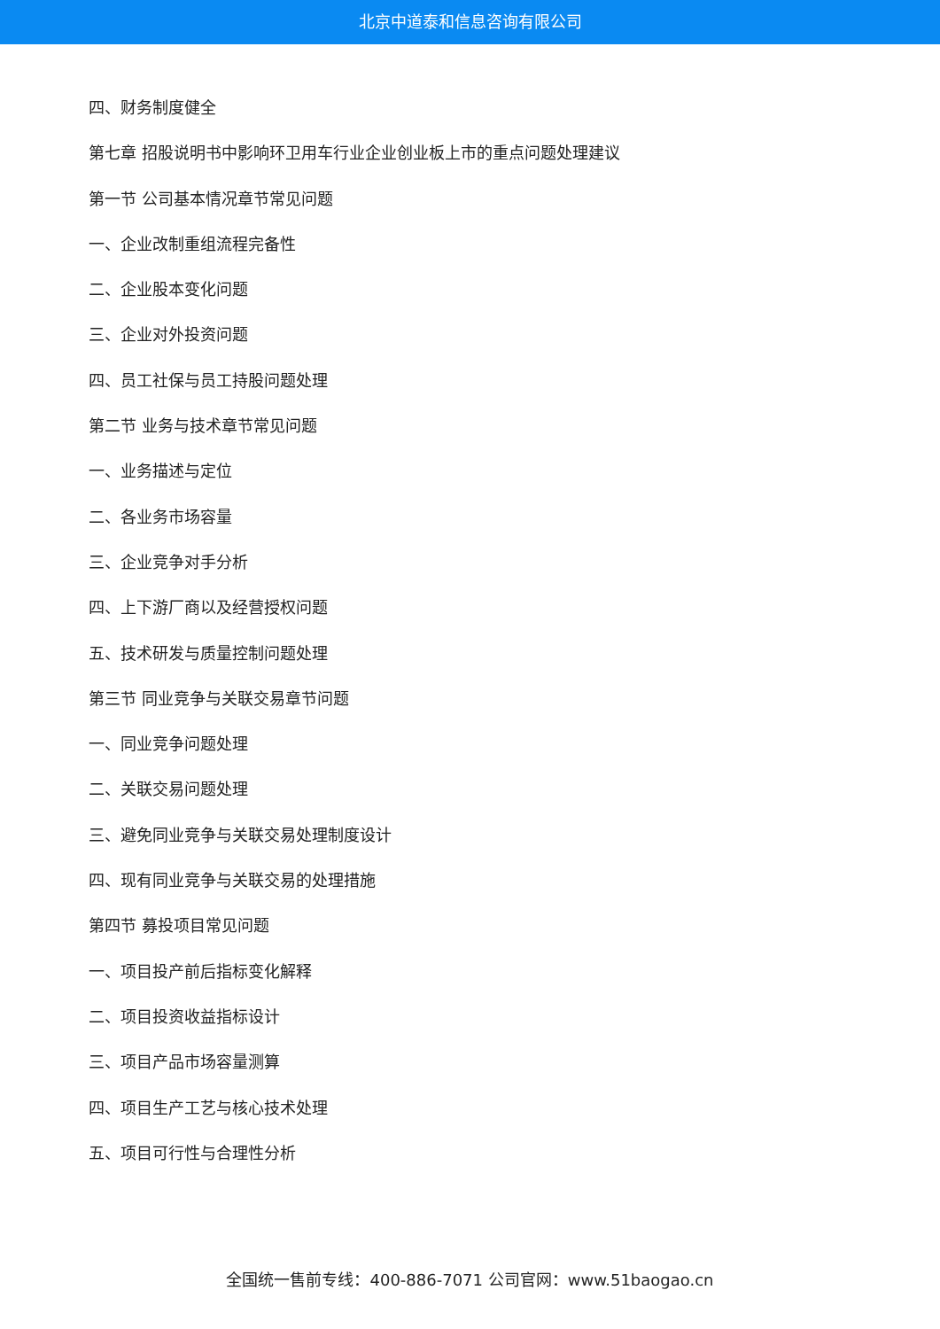北京中道泰和信息咨询有限公司
四、财务制度健全
第七章 招股说明书中影响环卫用车行业企业创业板上市的重点问题处理建议
第一节 公司基本情况章节常见问题
一、企业改制重组流程完备性
二、企业股本变化问题
三、企业对外投资问题
四、员工社保与员工持股问题处理
第二节 业务与技术章节常见问题
一、业务描述与定位
二、各业务市场容量
三、企业竞争对手分析
四、上下游厂商以及经营授权问题
五、技术研发与质量控制问题处理
第三节 同业竞争与关联交易章节问题
一、同业竞争问题处理
二、关联交易问题处理
三、避免同业竞争与关联交易处理制度设计
四、现有同业竞争与关联交易的处理措施
第四节 募投项目常见问题
一、项目投产前后指标变化解释
二、项目投资收益指标设计
三、项目产品市场容量测算
四、项目生产工艺与核心技术处理
五、项目可行性与合理性分析
全国统一售前专线：400-886-7071 公司官网：www.51baogao.cn